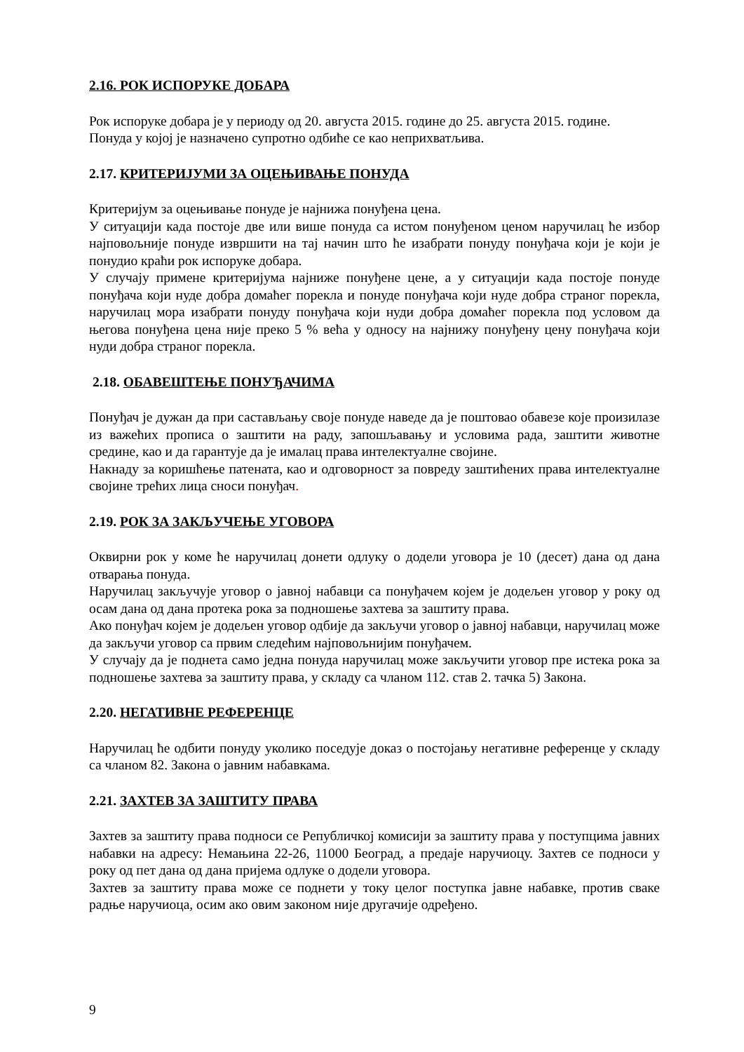2.16. РОК ИСПОРУКЕ ДОБАРА
Рок испоруке добара је у периоду од 20. августа 2015. године до 25. августа 2015. године.
Понуда у којој је назначено супротно одбиће се као неприхватљива.
2.17. КРИТЕРИЈУМИ ЗА ОЦЕЊИВАЊЕ ПОНУДА
Критеријум за оцењивање понуде је најнижа понуђена цена.
У ситуацији када постоје две или више понуда са истом понуђеном ценом наручилац ће избор најповољније понуде извршити на тај начин што ће изабрати понуду понуђача који је који је понудио краћи рок испоруке добара.
У случају примене критеријума најниже понуђене цене, а у ситуацији када постоје понуде понуђача који нуде добра домаћег порекла и понуде понуђача који нуде добра страног порекла, наручилац мора изабрати понуду понуђача који нуди добра домаћег порекла под условом да његова понуђена цена није преко 5 % већа у односу на најнижу понуђену цену понуђача који нуди добра страног порекла.
2.18. ОБАВЕШТЕЊЕ ПОНУЂАЧИМА
Понуђач је дужан да при састављању своје понуде наведе да је поштовао обавезе које произилазе из важећих прописа о заштити на раду, запошљавању и условима рада, заштити животне средине, као и да гарантује да је ималац права интелектуалне својине.
Накнаду за коришћење патената, као и одговорност за повреду заштићених права интелектуалне својине трећих лица сноси понуђач.
2.19. РОК ЗА ЗАКЉУЧЕЊЕ УГОВОРА
Оквирни рок у коме ће наручилац донети одлуку о додели уговора је 10 (десет) дана од дана отварања понуда.
Наручилац закључује уговор о јавној набавци са понуђачем којем је додељен уговор у року од осам дана од дана протека рока за подношење захтева за заштиту права.
Ако понуђач којем је додељен уговор одбије да закључи уговор о јавној набавци, наручилац може да закључи уговор са првим следећим најповољнијим понуђачем.
У случају да је поднета само једна понуда наручилац може закључити уговор пре истека рока за подношење захтева за заштиту права, у складу са чланом 112. став 2. тачка 5) Закона.
2.20. НЕГАТИВНЕ РЕФЕРЕНЦЕ
Наручилац ће одбити понуду уколико поседује доказ о постојању негативне референце у складу са чланом 82. Закона о јавним набавкама.
2.21. ЗАХТЕВ ЗА ЗАШТИТУ ПРАВА
Захтев за заштиту права подноси се Републичкој комисији за заштиту права у поступцима јавних набавки на адресу: Немањина 22-26, 11000 Београд, а предаје наручиоцу. Захтев се подноси у року од пет дана од дана пријема одлуке о додели уговора.
Захтев за заштиту права може се поднети у току целог поступка јавне набавке, против сваке радње наручиоца, осим ако овим законом није другачије одређено.
9